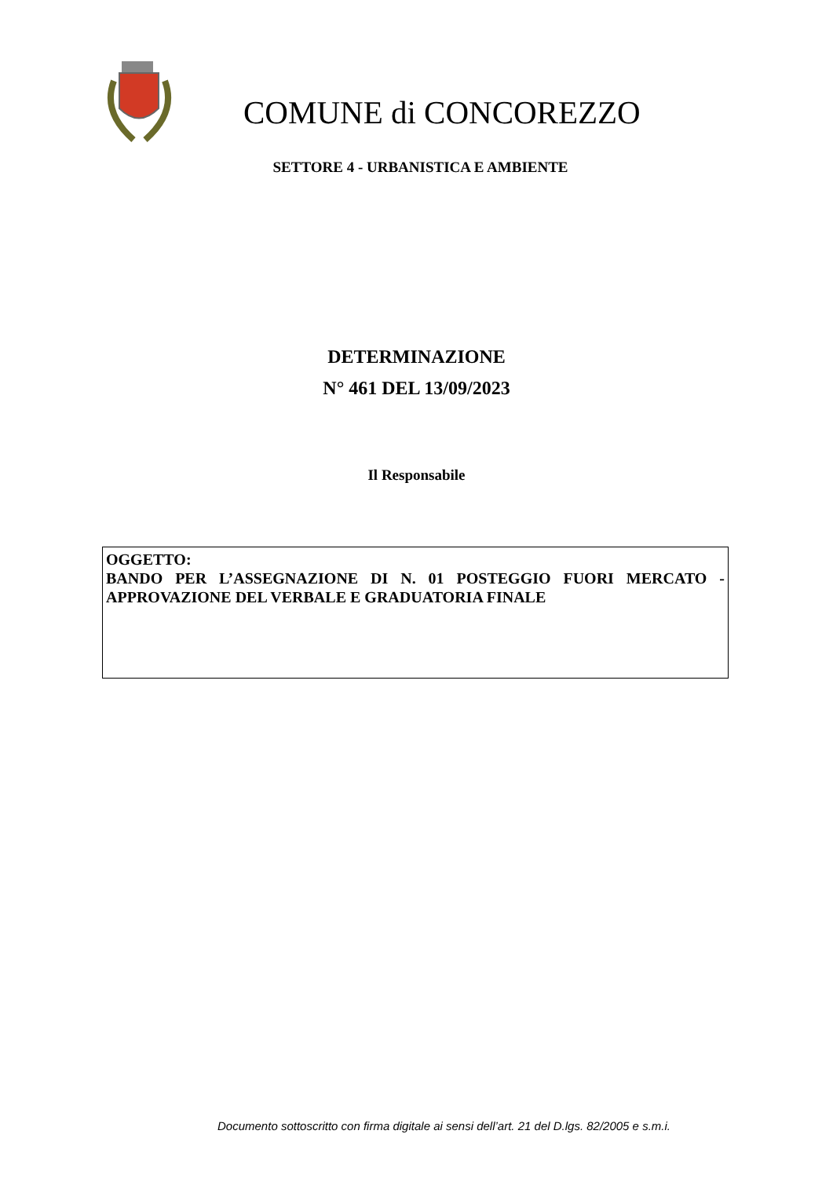COMUNE di CONCOREZZO
SETTORE 4 - URBANISTICA E AMBIENTE
DETERMINAZIONE
N° 461 DEL 13/09/2023
Il Responsabile
OGGETTO:
BANDO PER L’ASSEGNAZIONE DI N. 01 POSTEGGIO FUORI MERCATO - APPROVAZIONE DEL VERBALE E GRADUATORIA FINALE
Documento sottoscritto con firma digitale ai sensi dell’art. 21 del D.lgs. 82/2005 e s.m.i.